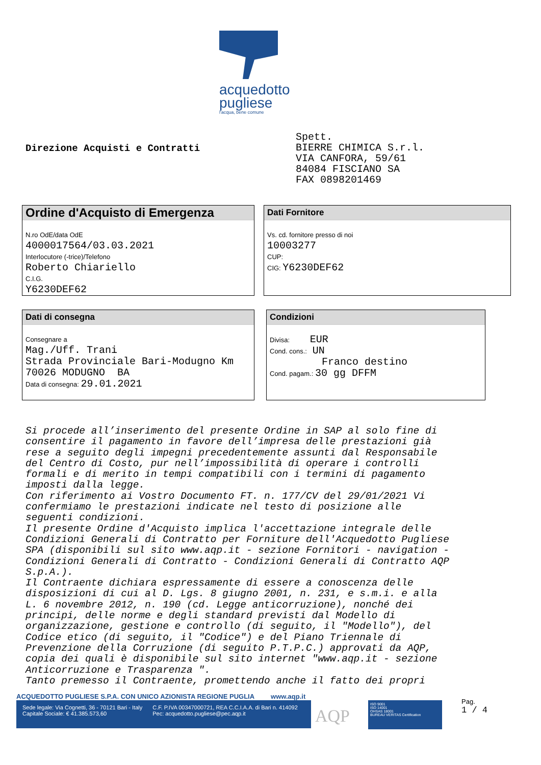acquedotto
pugliese
l'acqua, bene comune
Direzione Acquisti e Contratti
Spett. BIERRE CHIMICA S.r.l. VIA CANFORA, 59/61 84084 FISCIANO SA FAX 0898201469
Ordine d'Acquisto di Emergenza
N.ro OdE/data OdE
4000017564/03.03.2021
Interlocutore (-trice)/Telefono
Roberto Chiariello
C.I.G.
Y6230DEF62
Dati Fornitore
Vs. cd. fornitore presso di noi
10003277
CUP:
CIG: Y6230DEF62
Dati di consegna
Consegnare a
Mag./Uff. Trani
Strada Provinciale Bari-Modugno Km
70026 MODUGNO BA
Data di consegna: 29.01.2021
Condizioni
Divisa: EUR
Cond. cons.: UN
Franco destino
Cond. pagam.: 30 gg DFFM
Si procede all’inserimento del presente Ordine in SAP al solo fine di consentire il pagamento in favore dell’impresa delle prestazioni già rese a seguito degli impegni precedentemente assunti dal Responsabile del Centro di Costo, pur nell’impossibilità di operare i controlli formali e di merito in tempi compatibili con i termini di pagamento imposti dalla legge. Con riferimento ai Vostro Documento FT. n. 177/CV del 29/01/2021 Vi confermiamo le prestazioni indicate nel testo di posizione alle seguenti condizioni. Il presente Ordine d'Acquisto implica l'accettazione integrale delle Condizioni Generali di Contratto per Forniture dell'Acquedotto Pugliese SPA (disponibili sul sito www.aqp.it - sezione Fornitori - navigation - Condizioni Generali di Contratto - Condizioni Generali di Contratto AQP S.p.A.). Il Contraente dichiara espressamente di essere a conoscenza delle disposizioni di cui al D. Lgs. 8 giugno 2001, n. 231, e s.m.i. e alla L. 6 novembre 2012, n. 190 (cd. Legge anticorruzione), nonché dei principi, delle norme e degli standard previsti dal Modello di organizzazione, gestione e controllo (di seguito, il "Modello"), del Codice etico (di seguito, il "Codice") e del Piano Triennale di Prevenzione della Corruzione (di seguito P.T.P.C.) approvati da AQP, copia dei quali è disponibile sul sito internet "www.aqp.it - sezione Anticorruzione e Trasparenza ". Tanto premesso il Contraente, promettendo anche il fatto dei propri
ACQUEDOTTO PUGLIESE S.P.A. CON UNICO AZIONISTA REGIONE PUGLIA www.aqp.it
Sede legale: Via Cognetti, 36 - 70121 Bari - Italy
Capitale Sociale: € 41.385.573,60
C.F. P.IVA 00347000721, REA C.C.I.A.A. di Bari n. 414092
Pec: acquedotto.pugliese@pec.aqp.it
AQP
ISO 9001
ISO 14001
OHSAS 18001
BUREAU VERITAS Certification
Pag.
1 / 4